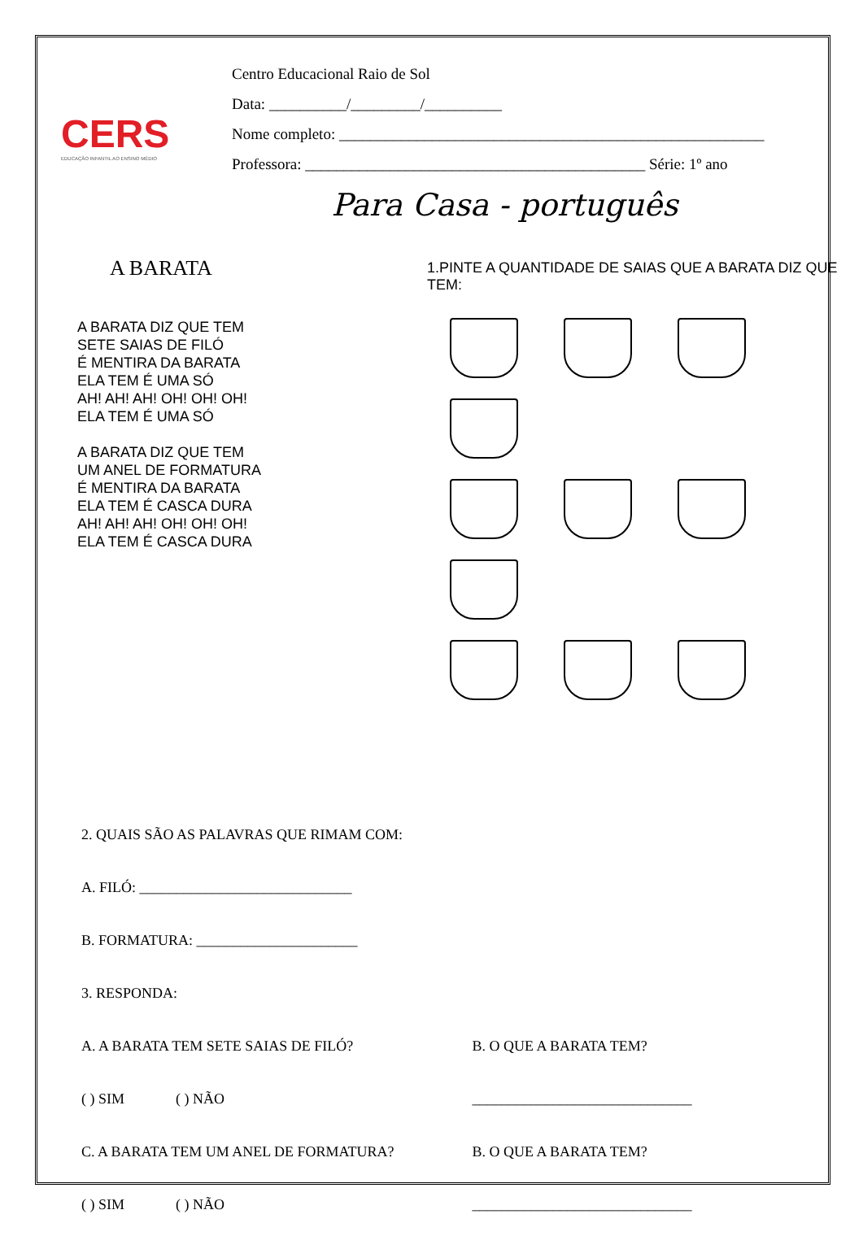CERS
EDUCAÇÃO INFANTIL AO ENSINO MÉDIO
Centro Educacional Raio de Sol
Data: __________/_________/__________
Nome completo: _______________________________________________________
Professora: ____________________________________________ Série: 1º ano
Para Casa - português
A BARATA
A BARATA DIZ QUE TEM
SETE SAIAS DE FILÓ
É MENTIRA DA BARATA
ELA TEM É UMA SÓ
AH! AH! AH! OH! OH! OH!
ELA TEM É UMA SÓ
A BARATA DIZ QUE TEM
UM ANEL DE FORMATURA
É MENTIRA DA BARATA
ELA TEM É CASCA DURA
AH! AH! AH! OH! OH! OH!
ELA TEM É CASCA DURA
1.PINTE A QUANTIDADE DE SAIAS QUE A BARATA DIZ QUE TEM:
2. QUAIS SÃO AS PALAVRAS QUE RIMAM COM:
A. FILÓ: _____________________________
B. FORMATURA: ______________________
3. RESPONDA:
A. A BARATA TEM SETE SAIAS DE FILÓ? B. O QUE A BARATA TEM?
( ) SIM ( ) NÃO ______________________________
C. A BARATA TEM UM ANEL DE FORMATURA? B. O QUE A BARATA TEM?
( ) SIM ( ) NÃO ______________________________